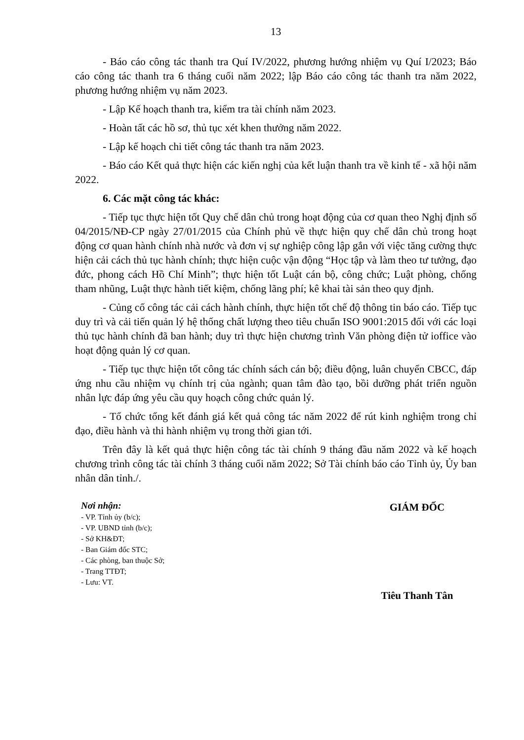13
- Báo cáo công tác thanh tra Quí IV/2022, phương hướng nhiệm vụ Quí I/2023; Báo cáo công tác thanh tra 6 tháng cuối năm 2022; lập Báo cáo công tác thanh tra năm 2022, phương hướng nhiệm vụ năm 2023.
- Lập Kế hoạch thanh tra, kiểm tra tài chính năm 2023.
- Hoàn tất các hồ sơ, thủ tục xét khen thưởng năm 2022.
- Lập kế hoạch chi tiết công tác thanh tra năm 2023.
- Báo cáo Kết quả thực hiện các kiến nghị của kết luận thanh tra về kinh tế - xã hội năm 2022.
6. Các mặt công tác khác:
- Tiếp tục thực hiện tốt Quy chế dân chủ trong hoạt động của cơ quan theo Nghị định số 04/2015/NĐ-CP ngày 27/01/2015 của Chính phủ về thực hiện quy chế dân chủ trong hoạt động cơ quan hành chính nhà nước và đơn vị sự nghiệp công lập gắn với việc tăng cường thực hiện cải cách thủ tục hành chính; thực hiện cuộc vận động “Học tập và làm theo tư tưởng, đạo đức, phong cách Hồ Chí Minh”; thực hiện tốt Luật cán bộ, công chức; Luật phòng, chống tham nhũng, Luật thực hành tiết kiệm, chống lãng phí; kê khai tài sản theo quy định.
- Củng cố công tác cải cách hành chính, thực hiện tốt chế độ thông tin báo cáo. Tiếp tục duy trì và cải tiến quản lý hệ thống chất lượng theo tiêu chuẩn ISO 9001:2015 đối với các loại thủ tục hành chính đã ban hành; duy trì thực hiện chương trình Văn phòng điện tử ioffice vào hoạt động quản lý cơ quan.
- Tiếp tục thực hiện tốt công tác chính sách cán bộ; điều động, luân chuyển CBCC, đáp ứng nhu cầu nhiệm vụ chính trị của ngành; quan tâm đào tạo, bồi dưỡng phát triển nguồn nhân lực đáp ứng yêu cầu quy hoạch công chức quản lý.
- Tổ chức tổng kết đánh giá kết quả công tác năm 2022 để rút kinh nghiệm trong chỉ đạo, điều hành và thi hành nhiệm vụ trong thời gian tới.
Trên đây là kết quả thực hiện công tác tài chính 9 tháng đầu năm 2022 và kế hoạch chương trình công tác tài chính 3 tháng cuối năm 2022; Sở Tài chính báo cáo Tỉnh ủy, Ủy ban nhân dân tỉnh./.
Nơi nhận:
- VP. Tỉnh ủy (b/c);
- VP. UBND tỉnh (b/c);
- Sở KH&ĐT;
- Ban Giám đốc STC;
- Các phòng, ban thuộc Sở;
- Trang TTĐT;
- Lưu: VT.
GIÁM ĐỐC
Tiêu Thanh Tân